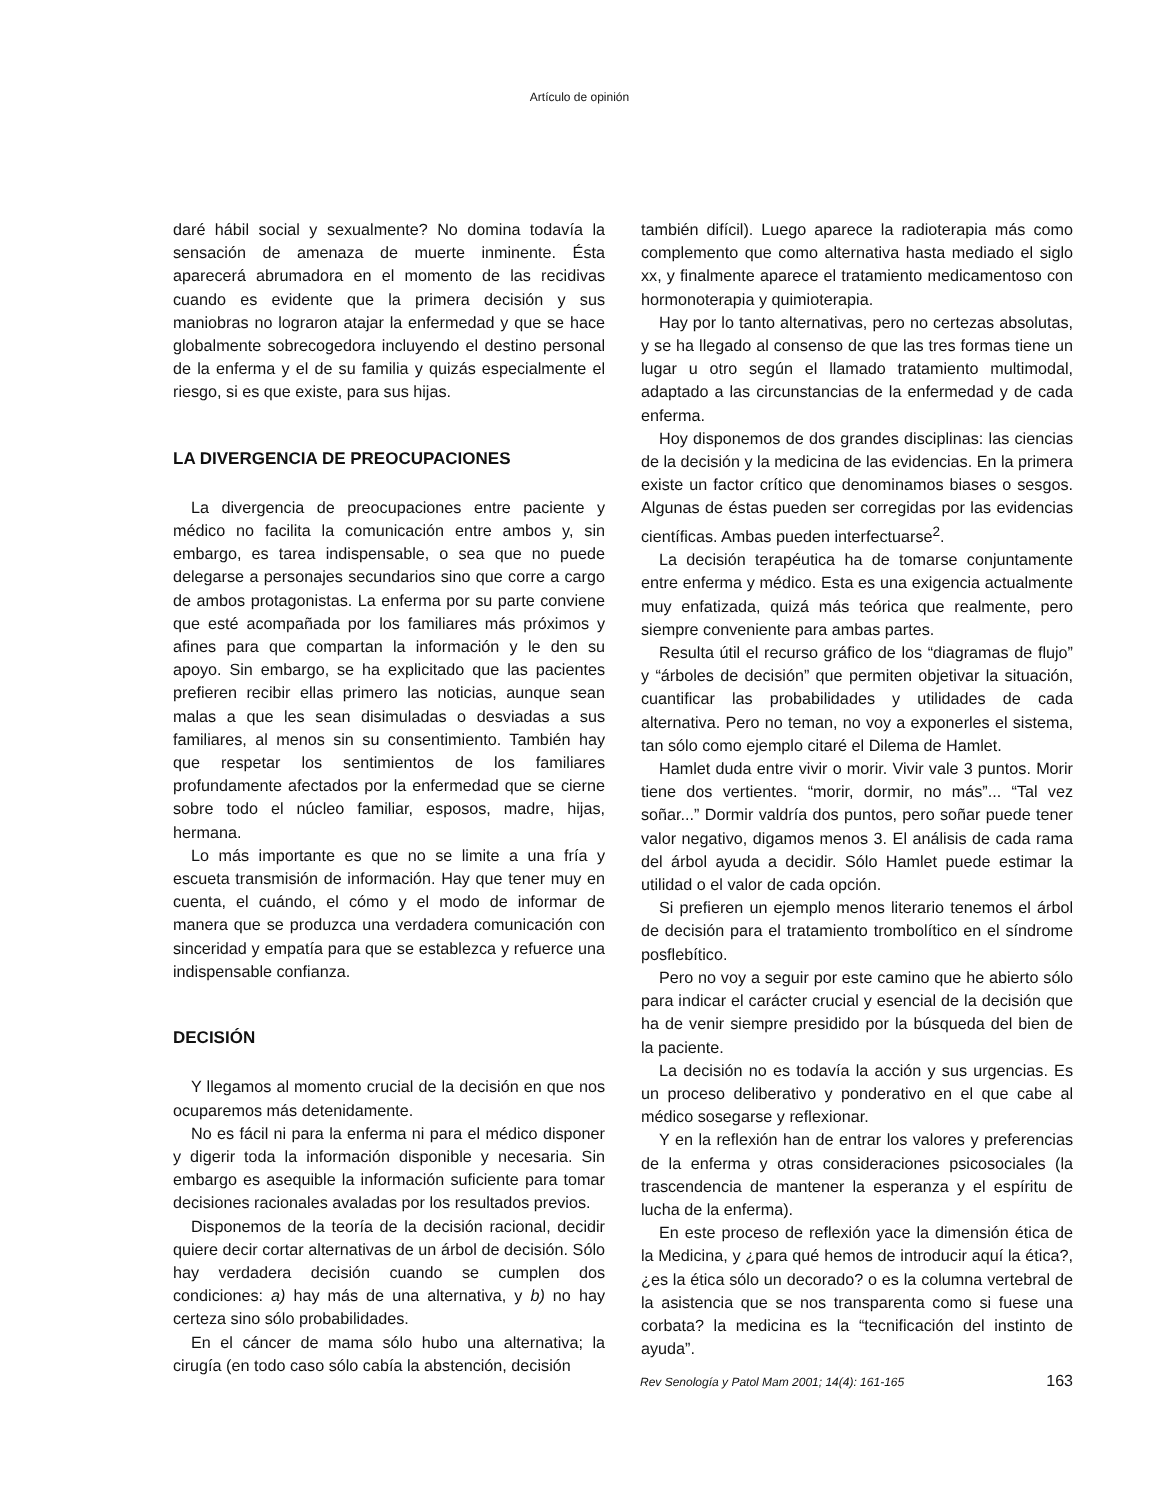Artículo de opinión
daré hábil social y sexualmente? No domina todavía la sensación de amenaza de muerte inminente. Ésta aparecerá abrumadora en el momento de las recidivas cuando es evidente que la primera decisión y sus maniobras no lograron atajar la enfermedad y que se hace globalmente sobrecogedora incluyendo el destino personal de la enferma y el de su familia y quizás especialmente el riesgo, si es que existe, para sus hijas.
LA DIVERGENCIA DE PREOCUPACIONES
La divergencia de preocupaciones entre paciente y médico no facilita la comunicación entre ambos y, sin embargo, es tarea indispensable, o sea que no puede delegarse a personajes secundarios sino que corre a cargo de ambos protagonistas. La enferma por su parte conviene que esté acompañada por los familiares más próximos y afines para que compartan la información y le den su apoyo. Sin embargo, se ha explicitado que las pacientes prefieren recibir ellas primero las noticias, aunque sean malas a que les sean disimuladas o desviadas a sus familiares, al menos sin su consentimiento. También hay que respetar los sentimientos de los familiares profundamente afectados por la enfermedad que se cierne sobre todo el núcleo familiar, esposos, madre, hijas, hermana.
Lo más importante es que no se limite a una fría y escueta transmisión de información. Hay que tener muy en cuenta, el cuándo, el cómo y el modo de informar de manera que se produzca una verdadera comunicación con sinceridad y empatía para que se establezca y refuerce una indispensable confianza.
DECISIÓN
Y llegamos al momento crucial de la decisión en que nos ocuparemos más detenidamente.
No es fácil ni para la enferma ni para el médico disponer y digerir toda la información disponible y necesaria. Sin embargo es asequible la información suficiente para tomar decisiones racionales avaladas por los resultados previos.
Disponemos de la teoría de la decisión racional, decidir quiere decir cortar alternativas de un árbol de decisión. Sólo hay verdadera decisión cuando se cumplen dos condiciones: a) hay más de una alternativa, y b) no hay certeza sino sólo probabilidades.
En el cáncer de mama sólo hubo una alternativa; la cirugía (en todo caso sólo cabía la abstención, decisión
también difícil). Luego aparece la radioterapia más como complemento que como alternativa hasta mediado el siglo xx, y finalmente aparece el tratamiento medicamentoso con hormonoterapia y quimioterapia.
Hay por lo tanto alternativas, pero no certezas absolutas, y se ha llegado al consenso de que las tres formas tiene un lugar u otro según el llamado tratamiento multimodal, adaptado a las circunstancias de la enfermedad y de cada enferma.
Hoy disponemos de dos grandes disciplinas: las ciencias de la decisión y la medicina de las evidencias. En la primera existe un factor crítico que denominamos biases o sesgos. Algunas de éstas pueden ser corregidas por las evidencias científicas. Ambas pueden interfectuarse<sup>2</sup>.
La decisión terapéutica ha de tomarse conjuntamente entre enferma y médico. Esta es una exigencia actualmente muy enfatizada, quizá más teórica que realmente, pero siempre conveniente para ambas partes.
Resulta útil el recurso gráfico de los “diagramas de flujo” y “árboles de decisión” que permiten objetivar la situación, cuantificar las probabilidades y utilidades de cada alternativa. Pero no teman, no voy a exponerles el sistema, tan sólo como ejemplo citaré el Dilema de Hamlet.
Hamlet duda entre vivir o morir. Vivir vale 3 puntos. Morir tiene dos vertientes. “morir, dormir, no más”... “Tal vez soñar...” Dormir valdría dos puntos, pero soñar puede tener valor negativo, digamos menos 3. El análisis de cada rama del árbol ayuda a decidir. Sólo Hamlet puede estimar la utilidad o el valor de cada opción.
Si prefieren un ejemplo menos literario tenemos el árbol de decisión para el tratamiento trombolítico en el síndrome posflebítico.
Pero no voy a seguir por este camino que he abierto sólo para indicar el carácter crucial y esencial de la decisión que ha de venir siempre presidido por la búsqueda del bien de la paciente.
La decisión no es todavía la acción y sus urgencias. Es un proceso deliberativo y ponderativo en el que cabe al médico sosegarse y reflexionar.
Y en la reflexión han de entrar los valores y preferencias de la enferma y otras consideraciones psicosociales (la trascendencia de mantener la esperanza y el espíritu de lucha de la enferma).
En este proceso de reflexión yace la dimensión ética de la Medicina, y ¿para qué hemos de introducir aquí la ética?, ¿es la ética sólo un decorado? o es la columna vertebral de la asistencia que se nos transparenta como si fuese una corbata? la medicina es la “tecnificación del instinto de ayuda”.
Rev Senología y Patol Mam 2001; 14(4): 161-165 163